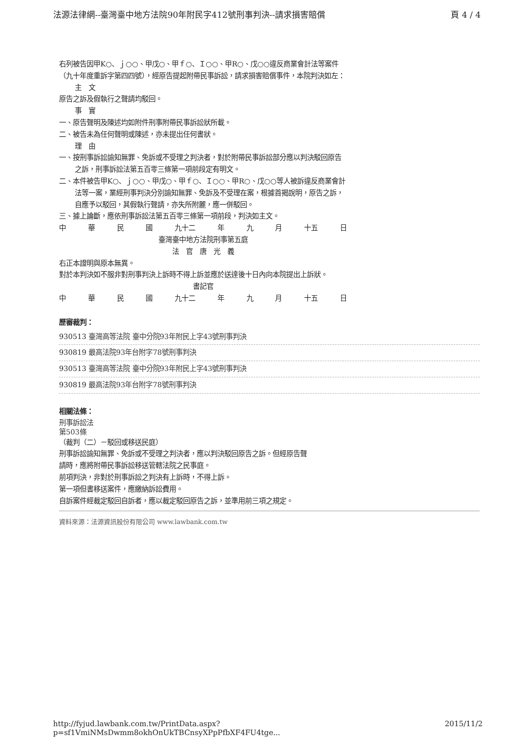法源法律網--臺灣臺中地方法院90年附民字412號刑事判決--請求損害賠償 頁 4 / 4
右列被告因甲K○、ｊ○○、甲戊○、甲ｆ○、Ｉ○○、甲R○、戊○○違反商業會計法等案件（九十年度重訴字第四四號），經原告提起附帶民事訴訟，請求損害賠償事件，本院判決如左：
主　文
原告之訴及假執行之聲請均駁回。
事　實
一、原告聲明及陳述均如附件刑事附帶民事訴訟狀所載。
二、被告未為任何聲明或陳述，亦未提出任何書狀。
理　由
一、按刑事訴訟諭知無罪、免訴或不受理之判決者，對於附帶民事訴訟部分應以判決駁回原告之訴，刑事訴訟法第五百零三條第一項前段定有明文。
二、本件被告甲K○、ｊ○○、甲戊○、甲ｆ○、Ｉ○○、甲R○、戊○○等人被訴違反商業會計法等一案，業經刑事判決分別諭知無罪、免訴及不受理在案，根據首揭說明，原告之訴，自應予以駁回，其假執行聲請，亦失所附麗，應一併駁回。
三、據上論斷，應依刑事訴訟法第五百零三條第一項前段，判決如主文。
中華民國 九十二 年九月 十五 日
臺灣臺中地方法院刑事第五庭
法　官　唐　光　義
右正本證明與原本無異。
對於本判決如不服非對刑事判決上訴時不得上訴並應於送達後十日內向本院提出上訴狀。
書記官
中華民國 九十二 年九月 十五 日
歷審裁判：
930513 臺灣高等法院 臺中分院93年附民上字43號刑事判決
930819 最高法院93年台附字78號刑事判決
930513 臺灣高等法院 臺中分院93年附民上字43號刑事判決
930819 最高法院93年台附字78號刑事判決
相關法條：
刑事訴訟法
第503條
（裁判（二）－駁回或移送民庭）
刑事訴訟諭知無罪、免訴或不受理之判決者，應以判決駁回原告之訴。但經原告聲請時，應將附帶民事訴訟移送管轄法院之民事庭。
前項判決，非對於刑事訴訟之判決有上訴時，不得上訴。
第一項但書移送案件，應繳納訴訟費用。
自訴案件經裁定駁回自訴者，應以裁定駁回原告之訴，並準用前三項之規定。
資料來源：法源資訊股份有限公司 www.lawbank.com.tw
http://fyjud.lawbank.com.tw/PrintData.aspx?p=sf1VmiNMsDwmm8okhOnUkTBCnsyXPpPfbXF4FU4tge... 2015/11/2